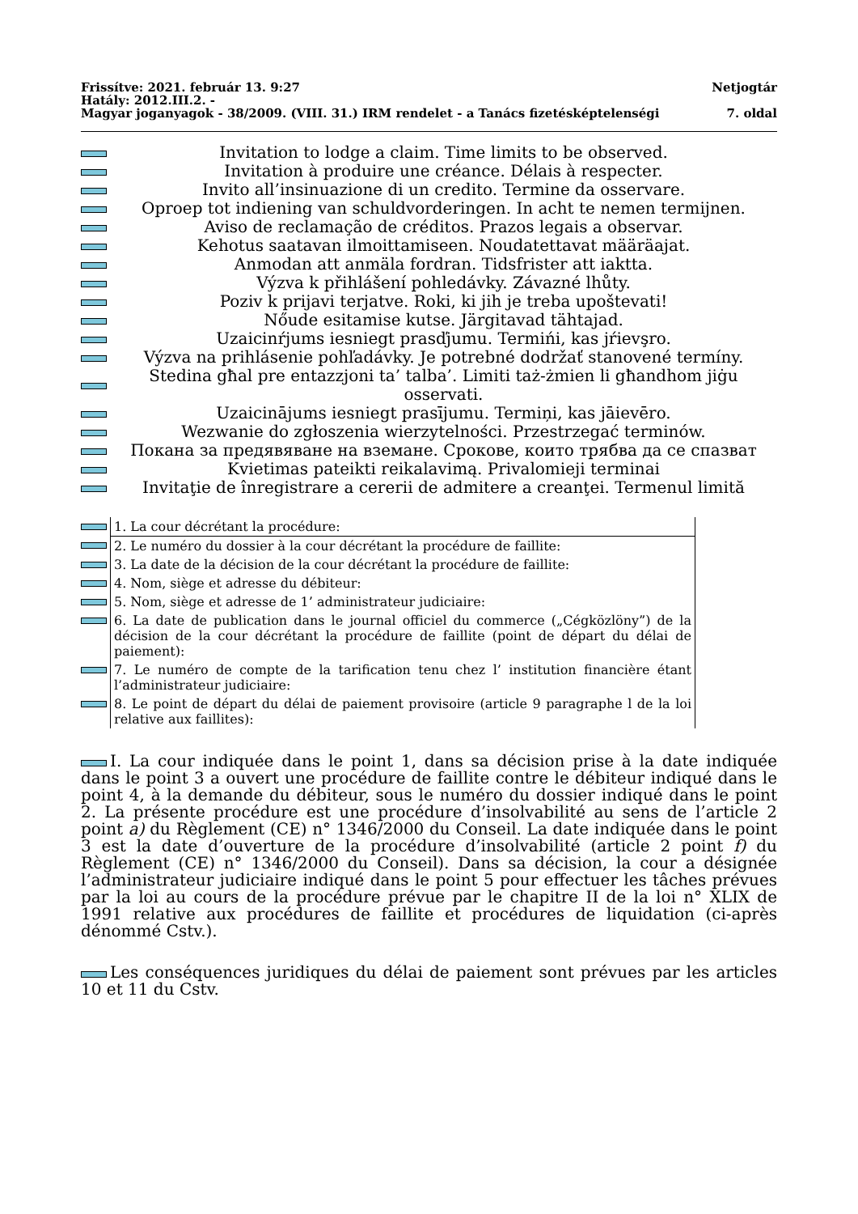Frissítve: 2021. február 13. 9:27 Netjogtár
Hatály: 2012.III.2. -
Magyar joganyagok - 38/2009. (VIII. 31.) IRM rendelet - a Tanács fizetésképtelenségi 7. oldal
Invitation to lodge a claim. Time limits to be observed.
Invitation à produire une créance. Délais à respecter.
Invito all’insinuazione di un credito. Termine da osservare.
Oproep tot indiening van schuldvorderingen. In acht te nemen termijnen.
Aviso de reclamação de créditos. Prazos legais a observar.
Kehotus saatavan ilmoittamiseen. Noudatettavat määräajat.
Anmodan att anmäla fordran. Tidsfrister att iaktta.
Výzva k přihlášení pohledávky. Závazné lhůty.
Poziv k prijavi terjatve. Roki, ki jih je treba upoštevati!
Nőude esitamise kutse. Järgitavad tähtajad.
Uzaicinŕjums iesniegt prasďjumu. Termińi, kas jŕievşro.
Výzva na prihlásenie pohľadávky. Je potrebné dodržať stanovené termíny.
Stedina għal pre entazzjoni ta’ talba’. Limiti taż-żmien li għandhom jiġu osservati.
Uzaicinājums iesniegt prasījumu. Termiņi, kas jāievēro.
Wezwanie do zgłoszenia wierzytelności. Przestrzegać terminów.
Покана за предявяване на вземане. Срокове, които трябва да се спазват
Kvietimas pateikti reikalavimą. Privalomieji terminai
Invitaţie de înregistrare a cererii de admitere a creanţei. Termenul limită
| | 1. La cour décrétant la procédure: |
| | 2. Le numéro du dossier à la cour décrétant la procédure de faillite: |
| | 3. La date de la décision de la cour décrétant la procédure de faillite: |
| | 4. Nom, siège et adresse du débiteur: |
| | 5. Nom, siège et adresse de 1’ administrateur judiciaire: |
| | 6. La date de publication dans le journal officiel du commerce („Cégközlöny”) de la décision de la cour décrétant la procédure de faillite (point de départ du délai de paiement): |
| | 7. Le numéro de compte de la tarification tenu chez l’ institution financière étant l’administrateur judiciaire: |
| | 8. Le point de départ du délai de paiement provisoire (article 9 paragraphe l de la loi relative aux faillites): |
I. La cour indiquée dans le point 1, dans sa décision prise à la date indiquée dans le point 3 a ouvert une procédure de faillite contre le débiteur indiqué dans le point 4, à la demande du débiteur, sous le numéro du dossier indiqué dans le point 2. La présente procédure est une procédure d’insolvabilité au sens de l’article 2 point a) du Règlement (CE) n° 1346/2000 du Conseil. La date indiquée dans le point 3 est la date d’ouverture de la procédure d’insolvabilité (article 2 point f) du Règlement (CE) n° 1346/2000 du Conseil). Dans sa décision, la cour a désignée l’administrateur judiciaire indiqué dans le point 5 pour effectuer les tâches prévues par la loi au cours de la procédure prévue par le chapitre II de la loi n° XLIX de 1991 relative aux procédures de faillite et procédures de liquidation (ci-après dénommé Cstv.).
Les conséquences juridiques du délai de paiement sont prévues par les articles 10 et 11 du Cstv.